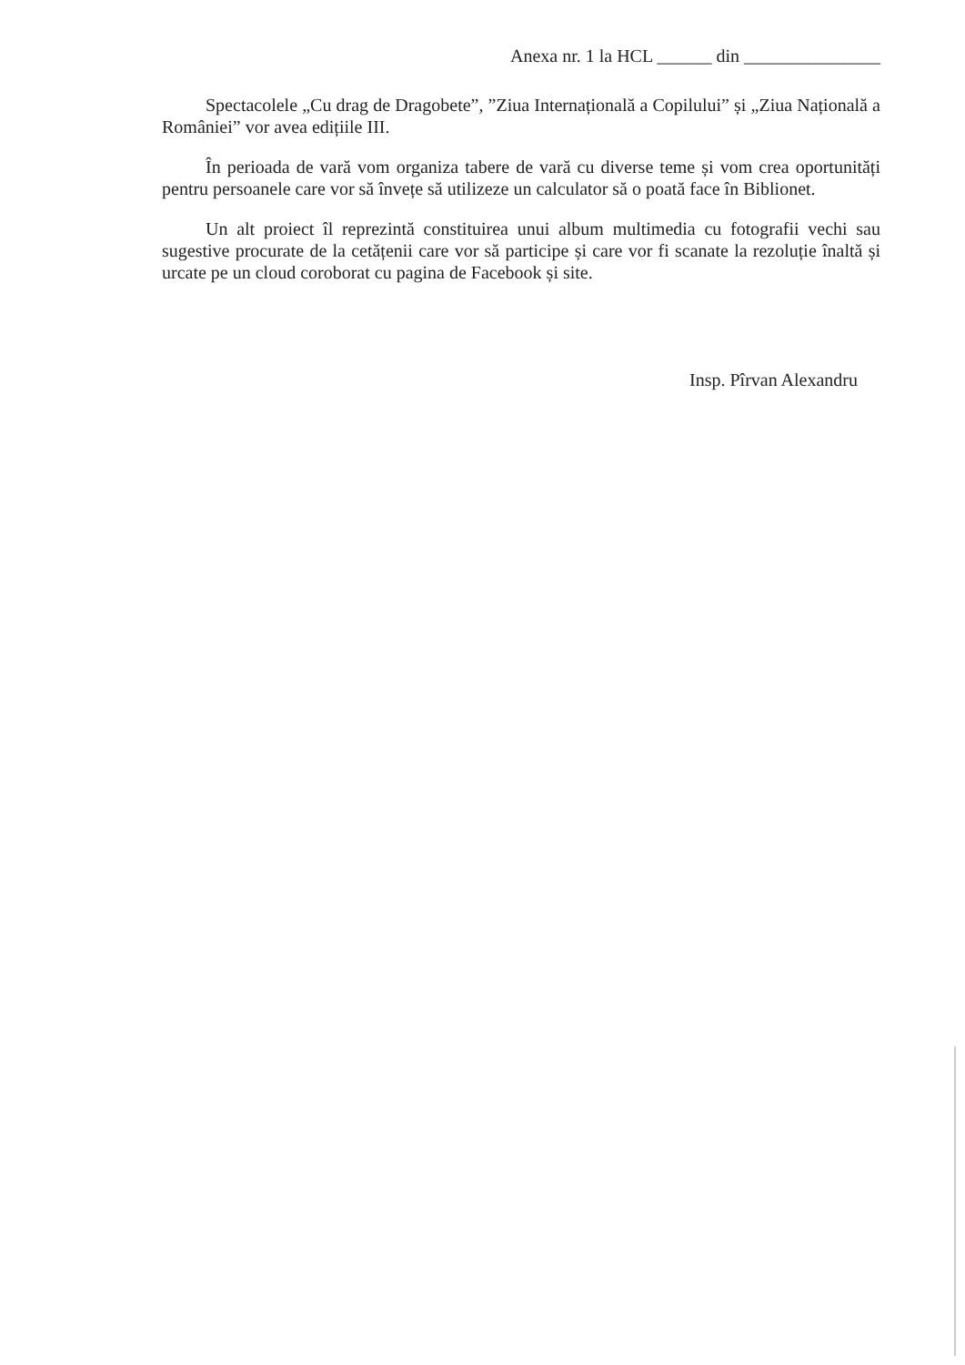Anexa nr. 1 la HCL ______ din _______________
Spectacolele „Cu drag de Dragobete”, ”Ziua Internațională a Copilului” și „Ziua Națională a României” vor avea edițiile III.
În perioada de vară vom organiza tabere de vară cu diverse teme și vom crea oportunități pentru persoanele care vor să învețe să utilizeze un calculator să o poată face în Biblionet.
Un alt proiect îl reprezintă constituirea unui album multimedia cu fotografii vechi sau sugestive procurate de la cetățenii care vor să participe și care vor fi scanate la rezoluție înaltă și urcate pe un cloud coroborat cu pagina de Facebook și site.
Insp. Pîrvan Alexandru